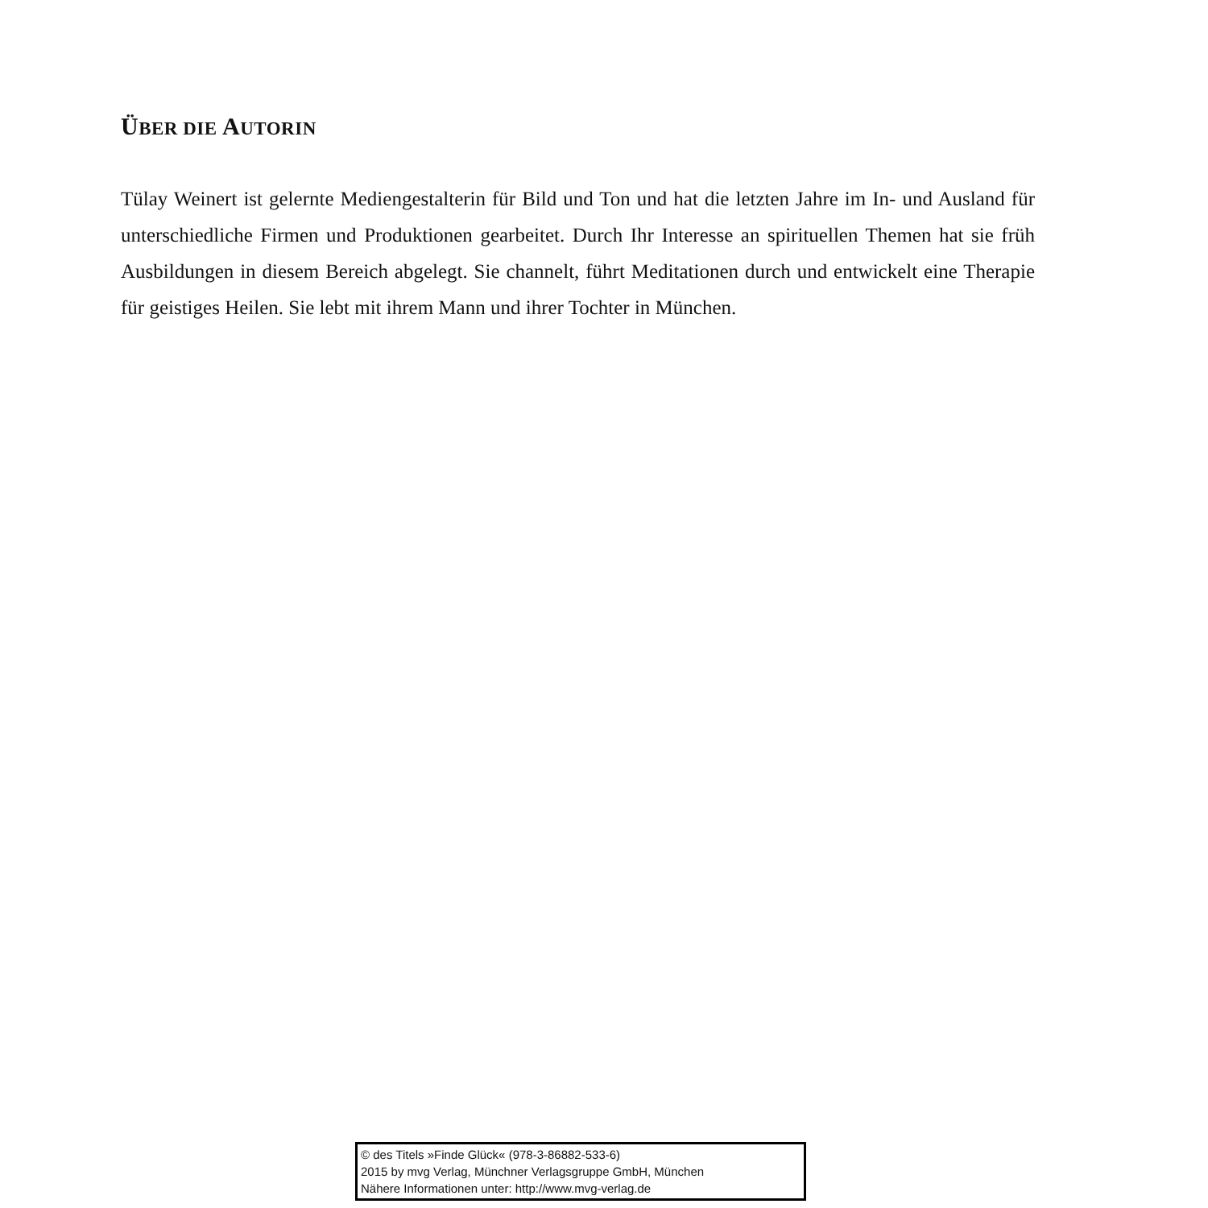ÜBER DIE AUTORIN
Tülay Weinert ist gelernte Mediengestalterin für Bild und Ton und hat die letzten Jahre im In- und Ausland für unterschiedliche Firmen und Produktionen gearbeitet. Durch Ihr Interesse an spirituellen Themen hat sie früh Ausbildungen in diesem Bereich abgelegt. Sie channelt, führt Meditationen durch und entwickelt eine Therapie für geistiges Heilen. Sie lebt mit ihrem Mann und ihrer Tochter in München.
© des Titels »Finde Glück« (978-3-86882-533-6)
2015 by mvg Verlag, Münchner Verlagsgruppe GmbH, München
Nähere Informationen unter: http://www.mvg-verlag.de